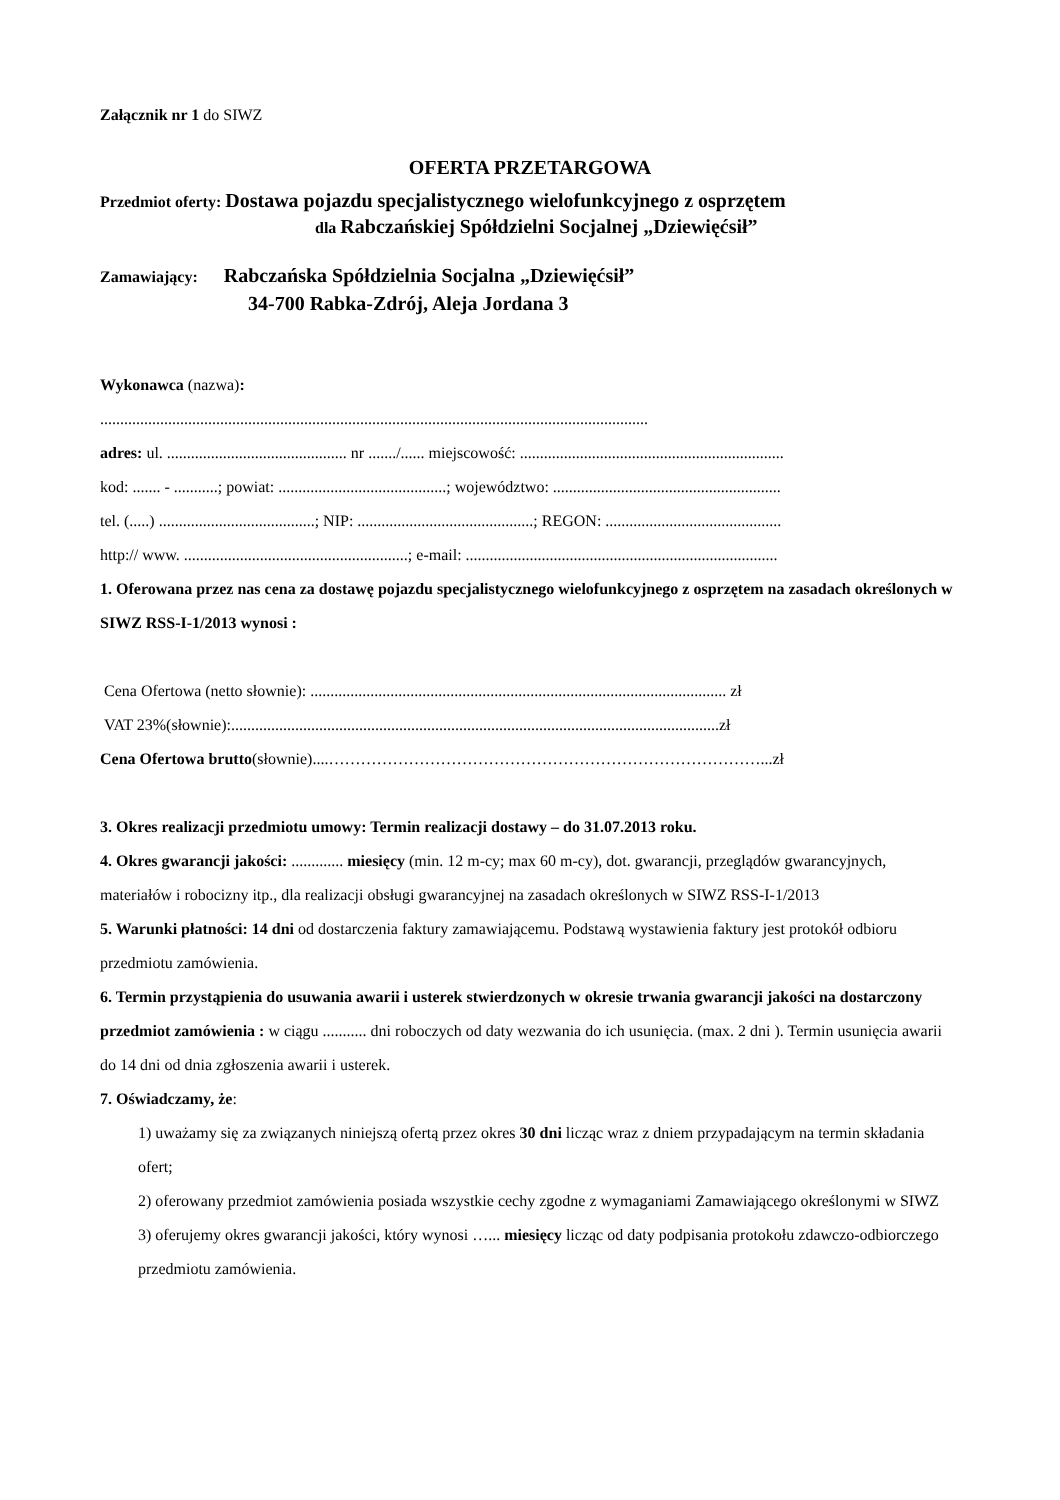Załącznik nr 1 do SIWZ
OFERTA PRZETARGOWA
Przedmiot oferty: Dostawa pojazdu specjalistycznego wielofunkcyjnego z osprzętem
dla Rabczańskiej Spółdzielni Socjalnej „Dziewięćsił”
Zamawiający: Rabczańska Spółdzielnia Socjalna „Dziewięćsił”
34-700 Rabka-Zdrój, Aleja Jordana 3
Wykonawca (nazwa):
.........................................................................................................................................
adres: ul. ............................................. nr ......./...... miejscowość: ..................................................................
kod: ....... - ...........; powiat: ..........................................; województwo: .........................................................
tel. (.....) .......................................; NIP: ............................................; REGON: ............................................
http:// www. ........................................................; e-mail: ..............................................................................
1. Oferowana przez nas cena za dostawę pojazdu specjalistycznego wielofunkcyjnego z osprzętem na zasadach określonych w SIWZ RSS-I-1/2013 wynosi :
Cena Ofertowa (netto słownie): ........................................................................................................ zł
VAT 23%(słownie):..........................................................................................................................zł
Cena Ofertowa brutto(słownie)....………………………………………………………………………...zł
3. Okres realizacji przedmiotu umowy: Termin realizacji dostawy – do 31.07.2013 roku.
4. Okres gwarancji jakości: ............. miesięcy (min. 12 m-cy; max 60 m-cy), dot. gwarancji, przeglądów gwarancyjnych, materiałów i robocizny itp., dla realizacji obsługi gwarancyjnej na zasadach określonych w SIWZ RSS-I-1/2013
5. Warunki płatności: 14 dni od dostarczenia faktury zamawiającemu. Podstawą wystawienia faktury jest protokół odbioru przedmiotu zamówienia.
6. Termin przystąpienia do usuwania awarii i usterek stwierdzonych w okresie trwania gwarancji jakości na dostarczony przedmiot zamówienia : w ciągu ........... dni roboczych od daty wezwania do ich usunięcia. (max. 2 dni ). Termin usunięcia awarii do 14 dni od dnia zgłoszenia awarii i usterek.
7. Oświadczamy, że:
1) uważamy się za związanych niniejszą ofertą przez okres 30 dni licząc wraz z dniem przypadającym na termin składania ofert;
2) oferowany przedmiot zamówienia posiada wszystkie cechy zgodne z wymaganiami Zamawiającego określonymi w SIWZ
3) oferujemy okres gwarancji jakości, który wynosi …... miesięcy licząc od daty podpisania protokołu zdawczo-odbiorczego przedmiotu zamówienia.